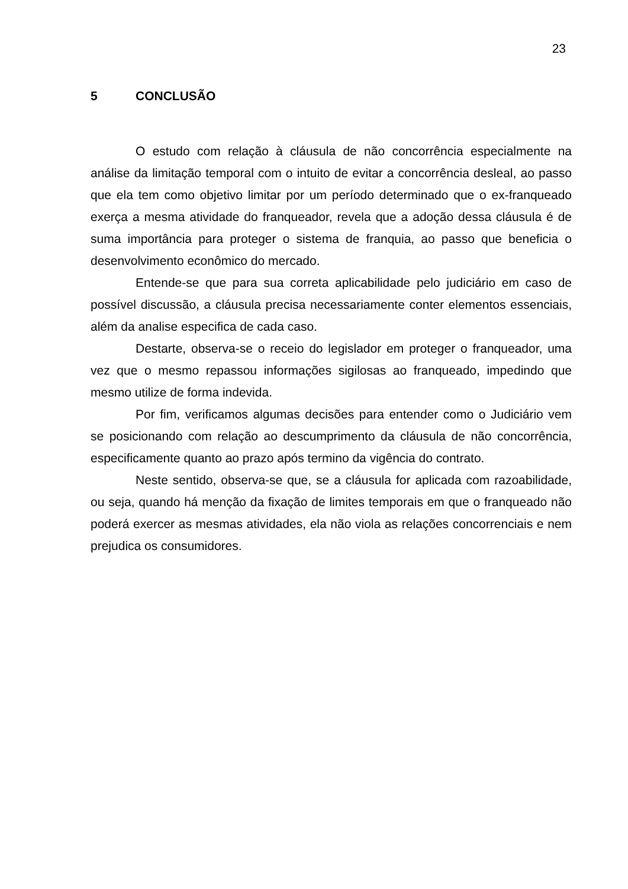23
5 CONCLUSÃO
O estudo com relação à cláusula de não concorrência especialmente na análise da limitação temporal com o intuito de evitar a concorrência desleal, ao passo que ela tem como objetivo limitar por um período determinado que o ex-franqueado exerça a mesma atividade do franqueador, revela que a adoção dessa cláusula é de suma importância para proteger o sistema de franquia, ao passo que beneficia o desenvolvimento econômico do mercado.
Entende-se que para sua correta aplicabilidade pelo judiciário em caso de possível discussão, a cláusula precisa necessariamente conter elementos essenciais, além da analise especifica de cada caso.
Destarte, observa-se o receio do legislador em proteger o franqueador, uma vez que o mesmo repassou informações sigilosas ao franqueado, impedindo que mesmo utilize de forma indevida.
Por fim, verificamos algumas decisões para entender como o Judiciário vem se posicionando com relação ao descumprimento da cláusula de não concorrência, especificamente quanto ao prazo após termino da vigência do contrato.
Neste sentido, observa-se que, se a cláusula for aplicada com razoabilidade, ou seja, quando há menção da fixação de limites temporais em que o franqueado não poderá exercer as mesmas atividades, ela não viola as relações concorrenciais e nem prejudica os consumidores.